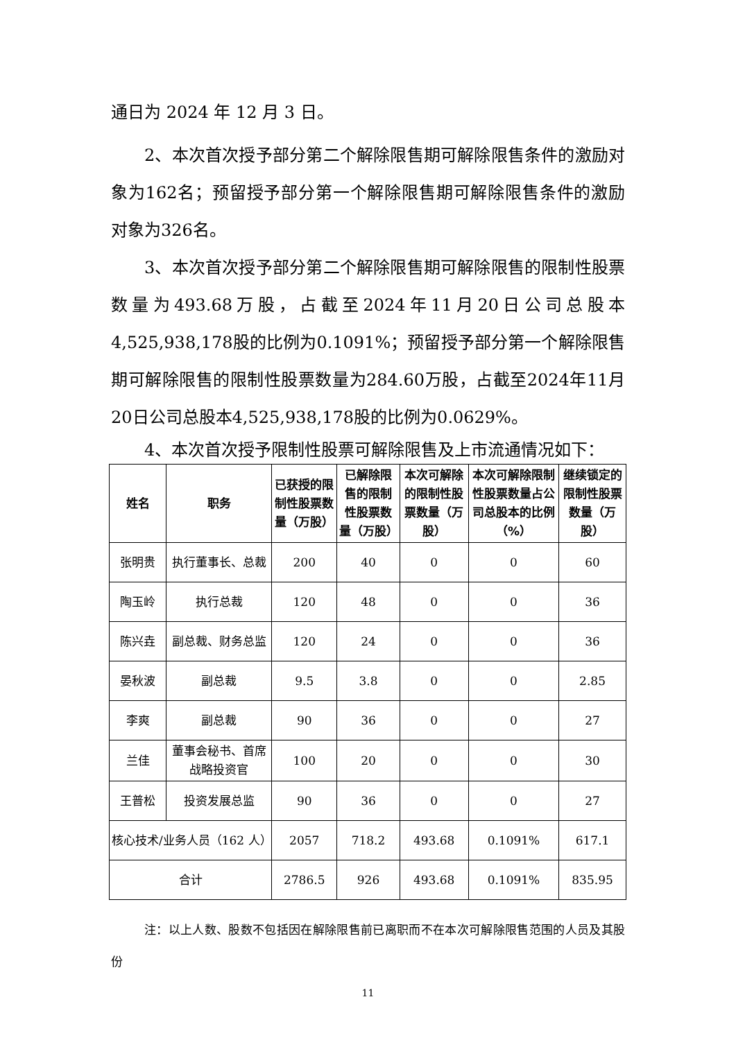通日为 2024 年 12 月 3 日。
2、本次首次授予部分第二个解除限售期可解除限售条件的激励对象为162名；预留授予部分第一个解除限售期可解除限售条件的激励对象为326名。
3、本次首次授予部分第二个解除限售期可解除限售的限制性股票数量为493.68万股，占截至2024年11月20日公司总股本4,525,938,178股的比例为0.1091%；预留授予部分第一个解除限售期可解除限售的限制性股票数量为284.60万股，占截至2024年11月20日公司总股本4,525,938,178股的比例为0.0629%。
4、本次首次授予限制性股票可解除限售及上市流通情况如下：
| 姓名 | 职务 | 已获授的限制性股票数量（万股） | 已解除限售的限制性股票数量（万股） | 本次可解除的限制性股票数量（万股） | 本次可解除限制性股票数量占公司总股本的比例（%） | 继续锁定的限制性股票数量（万股） |
| --- | --- | --- | --- | --- | --- | --- |
| 张明贵 | 执行董事长、总裁 | 200 | 40 | 0 | 0 | 60 |
| 陶玉岭 | 执行总裁 | 120 | 48 | 0 | 0 | 36 |
| 陈兴垚 | 副总裁、财务总监 | 120 | 24 | 0 | 0 | 36 |
| 晏秋波 | 副总裁 | 9.5 | 3.8 | 0 | 0 | 2.85 |
| 李爽 | 副总裁 | 90 | 36 | 0 | 0 | 27 |
| 兰佳 | 董事会秘书、首席战略投资官 | 100 | 20 | 0 | 0 | 30 |
| 王普松 | 投资发展总监 | 90 | 36 | 0 | 0 | 27 |
| 核心技术/业务人员（162 人） | | 2057 | 718.2 | 493.68 | 0.1091% | 617.1 |
| 合计 | | 2786.5 | 926 | 493.68 | 0.1091% | 835.95 |
注：以上人数、股数不包括因在解除限售前已离职而不在本次可解除限售范围的人员及其股份
11